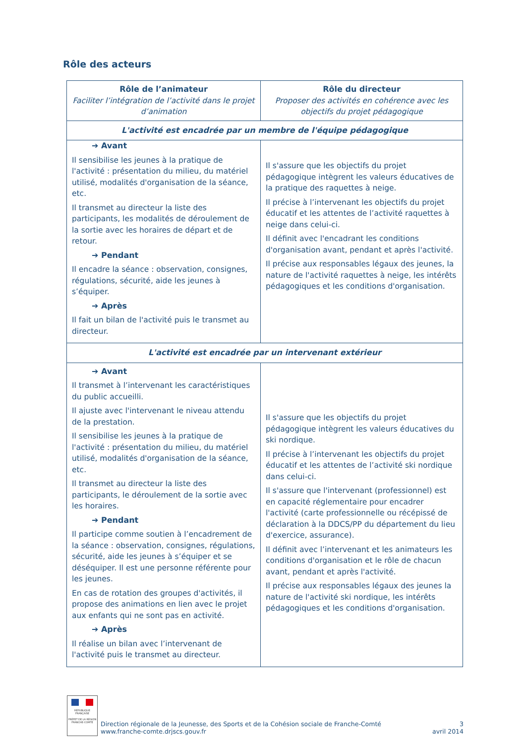Rôle des acteurs
| Rôle de l’animateur Faciliter l’intégration de l’activité dans le projet d’animation | Rôle du directeur Proposer des activités en cohérence avec les objectifs du projet pédagogique |
| L'activité est encadrée par un membre de l'équipe pédagogique | |
| ➔ Avant Il sensibilise les jeunes à la pratique de l'activité : présentation du milieu, du matériel utilisé, modalités d'organisation de la séance, etc. Il transmet au directeur la liste des participants, les modalités de déroulement de la sortie avec les horaires de départ et de retour. ➔ Pendant Il encadre la séance : observation, consignes, régulations, sécurité, aide les jeunes à s’équiper. ➔ Après Il fait un bilan de l'activité puis le transmet au directeur. | Il s'assure que les objectifs du projet pédagogique intègrent les valeurs éducatives de la pratique des raquettes à neige. Il précise à l’intervenant les objectifs du projet éducatif et les attentes de l’activité raquettes à neige dans celui-ci. Il définit avec l'encadrant les conditions d'organisation avant, pendant et après l'activité. Il précise aux responsables légaux des jeunes, la nature de l'activité raquettes à neige, les intérêts pédagogiques et les conditions d'organisation. |
| L'activité est encadrée par un intervenant extérieur | |
| ➔ Avant Il transmet à l’intervenant les caractéristiques du public accueilli. Il ajuste avec l'intervenant le niveau attendu de la prestation. Il sensibilise les jeunes à la pratique de l'activité : présentation du milieu, du matériel utilisé, modalités d'organisation de la séance, etc. Il transmet au directeur la liste des participants, le déroulement de la sortie avec les horaires. ➔ Pendant Il participe comme soutien à l’encadrement de la séance : observation, consignes, régulations, sécurité, aide les jeunes à s’équiper et se déséquiper. Il est une personne référente pour les jeunes. En cas de rotation des groupes d'activités, il propose des animations en lien avec le projet aux enfants qui ne sont pas en activité. ➔ Après Il réalise un bilan avec l’intervenant de l'activité puis le transmet au directeur. | Il s'assure que les objectifs du projet pédagogique intègrent les valeurs éducatives du ski nordique. Il précise à l’intervenant les objectifs du projet éducatif et les attentes de l’activité ski nordique dans celui-ci. Il s'assure que l'intervenant (professionnel) est en capacité réglementaire pour encadrer l'activité (carte professionnelle ou récépissé de déclaration à la DDCS/PP du département du lieu d'exercice, assurance). Il définit avec l’intervenant et les animateurs les conditions d'organisation et le rôle de chacun avant, pendant et après l'activité. Il précise aux responsables légaux des jeunes la nature de l'activité ski nordique, les intérêts pédagogiques et les conditions d'organisation. |
RÉPUBLIQUE FRANÇAISE
PRÉFET DE LA RÉGION FRANCHE-COMTÉ
Direction régionale de la Jeunesse, des Sports et de la Cohésion sociale de Franche-Comté
www.franche-comte.drjscs.gouv.fr
3
avril 2014